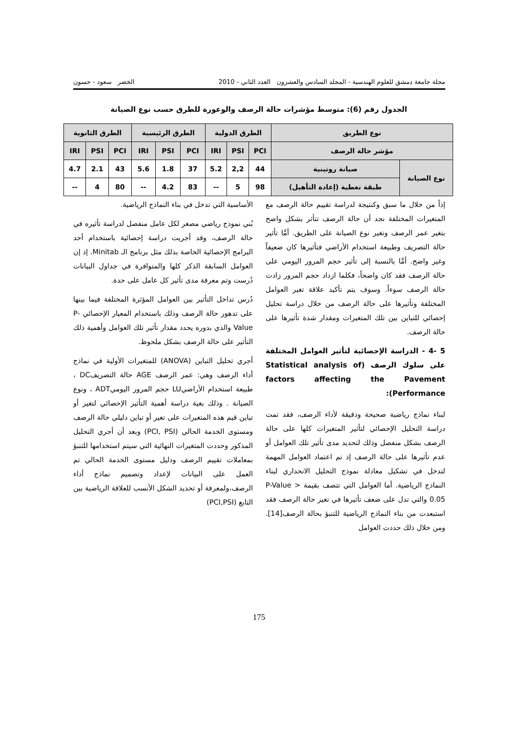مجلة جامعة دمشق للعلوم الهندسية - المجلد السادس والعشرون العدد الثاني - 2010 الخضر سعود - حسون
الجدول رقم (6): متوسط مؤشرات حالة الرصف والوعورة للطرق حسب نوع الصيانة
| نوع الطريق | | الطرق الدولية | | | الطرق الرئيسية | | | الطرق الثانوية | | |
| --- | --- | --- | --- | --- | --- | --- | --- | --- | --- | --- |
| مؤشر حالة الرصف | | PCI | PSI | IRI | PCI | PSI | IRI | PCI | PSI | IRI |
| نوع الصيانة | صيانة روتينية | 44 | 2,2 | 5.2 | 37 | 1.8 | 5.6 | 43 | 2.1 | 4.7 |
| | طبقة تغطية (إعادة التأهيل) | 98 | 5 | -- | 83 | 4.2 | -- | 80 | 4 | -- |
إذاً من خلال ما سبق وكنتيجة لدراسة تقييم حالة الرصف مع المتغيرات المختلفة نجد أن حالة الرصف تتأثر بشكل واضح بتغير عمر الرصف وتغير نوع الصيانة على الطريق. أمَّا تأثير حالة التصريف وطبيعة استخدام الأراضي فتأثيرها كان ضعيفاً وغير واضح. أمَّا بالنسبة إلى تأثير حجم المرور اليومي على حالة الرصف فقد كان واضحاً، فكلما ازداد حجم المرور زادت حالة الرصف سوءاً. وسوف يتم تأكيد علاقة تغير العوامل المختلفة وتأثيرها على حالة الرصف من خلال دراسة تحليل إحصائي للتباين بين تلك المتغيرات ومقدار شدة تأثيرها على حالة الرصف.
5 -4 - الدراسة الإحصائية لتأثير العوامل المختلفة على سلوك الرصف (Statistical analysis of factors affecting the Pavement Performance):
لبناء نماذج رياضية صحيحة ودقيقة لأداء الرصف، فقد تمت دراسة التحليل الإحصائي لتأثير المتغيرات كلها على حالة الرصف بشكل منفصل وذلك لتحديد مدى تأثير تلك العوامل أو عدم تأثيرها على حالة الرصف إذ تم اعتماد العوامل المهمة لتدخل في تشكيل معادلة نموذج التحليل الانحداري لبناء النماذج الرياضية. أما العوامل التي تتصف بقيمة P-Value > 0.05 والتي تدل على ضعف تأثيرها في تغير حالة الرصف فقد استبعدت من بناء النماذج الرياضية للتنبؤ بحالة الرصف[14]. ومن خلال ذلك حددت العوامل
الأساسية التي تدخل في بناء النماذج الرياضية.
بُني نموذج رياضي مصغر لكل عامل منفصل لدراسة تأثيره في حالة الرصف، وقد أجريت دراسة إحصائية باستخدام أحد البرامج الإحصائية الخاصة بذلك مثل برنامج الـ Minitab. إذ إن العوامل السابقة الذكر كلها والمتوافرة في جداول البيانات دُرست وتم معرفة مدى تأثير كل عامل على حدة.
دُرس تداخل التأثير بين العوامل المؤثرة المختلفة فيما بينها على تدهور حالة الرصف وذلك باستخدام المعيار الإحصائي P-Value والذي بدوره يحدد مقدار تأثير تلك العوامل وأهمية ذلك التأثير على حالة الرصف بشكل ملحوظ.
أجري تحليل التباين (ANOVA) للمتغيرات الأولية في نماذج أداء الرصف وهي: عمر الرصف AGE حالة التصريفDC ، طبيعة استخدام الأراضيLU حجم المرور اليوميADT ، ونوع الصيانة . وذلك بغية دراسة أهمية التأثير الإحصائي لتغير أو تباين قيم هذه المتغيرات على تغير أو تباين دليلي حالة الرصف ومستوى الخدمة الحالي (PCI, PSI) وبعد أن أجري التحليل المذكور وحددت المتغيرات النهائية التي سيتم استخدامها للتنبؤ بمعاملات تقييم الرصف ودليل مستوى الخدمة الحالي تم العمل على البيانات لإعداد وتصميم نماذج أداء الرصف،ولمعرفة أو تحديد الشكل الأنسب للعلاقة الرياضية بين التابع (PCI,PSI)
175